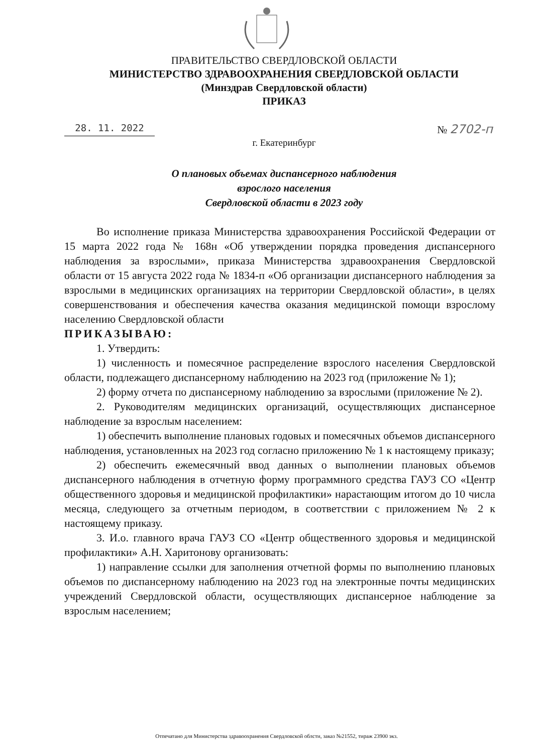ПРАВИТЕЛЬСТВО СВЕРДЛОВСКОЙ ОБЛАСТИ
МИНИСТЕРСТВО ЗДРАВООХРАНЕНИЯ СВЕРДЛОВСКОЙ ОБЛАСТИ
(Минздрав Свердловской области)
ПРИКАЗ
28. 11. 2022 № 2702-п
г. Екатеринбург
О плановых объемах диспансерного наблюдения
взрослого населения
Свердловской области в 2023 году
Во исполнение приказа Министерства здравоохранения Российской Федерации от 15 марта 2022 года № 168н «Об утверждении порядка проведения диспансерного наблюдения за взрослыми», приказа Министерства здравоохранения Свердловской области от 15 августа 2022 года № 1834-п «Об организации диспансерного наблюдения за взрослыми в медицинских организациях на территории Свердловской области», в целях совершенствования и обеспечения качества оказания медицинской помощи взрослому населению Свердловской области
ПРИКАЗЫВАЮ:
1. Утвердить:
1) численность и помесячное распределение взрослого населения Свердловской области, подлежащего диспансерному наблюдению на 2023 год (приложение № 1);
2) форму отчета по диспансерному наблюдению за взрослыми (приложение № 2).
2. Руководителям медицинских организаций, осуществляющих диспансерное наблюдение за взрослым населением:
1) обеспечить выполнение плановых годовых и помесячных объемов диспансерного наблюдения, установленных на 2023 год согласно приложению № 1 к настоящему приказу;
2) обеспечить ежемесячный ввод данных о выполнении плановых объемов диспансерного наблюдения в отчетную форму программного средства ГАУЗ СО «Центр общественного здоровья и медицинской профилактики» нарастающим итогом до 10 числа месяца, следующего за отчетным периодом, в соответствии с приложением № 2 к настоящему приказу.
3. И.о. главного врача ГАУЗ СО «Центр общественного здоровья и медицинской профилактики» А.Н. Харитонову организовать:
1) направление ссылки для заполнения отчетной формы по выполнению плановых объемов по диспансерному наблюдению на 2023 год на электронные почты медицинских учреждений Свердловской области, осуществляющих диспансерное наблюдение за взрослым населением;
Отпечатано для Министерства здравоохранения Свердловской облсти, заказ №21552, тираж 23900 экз.